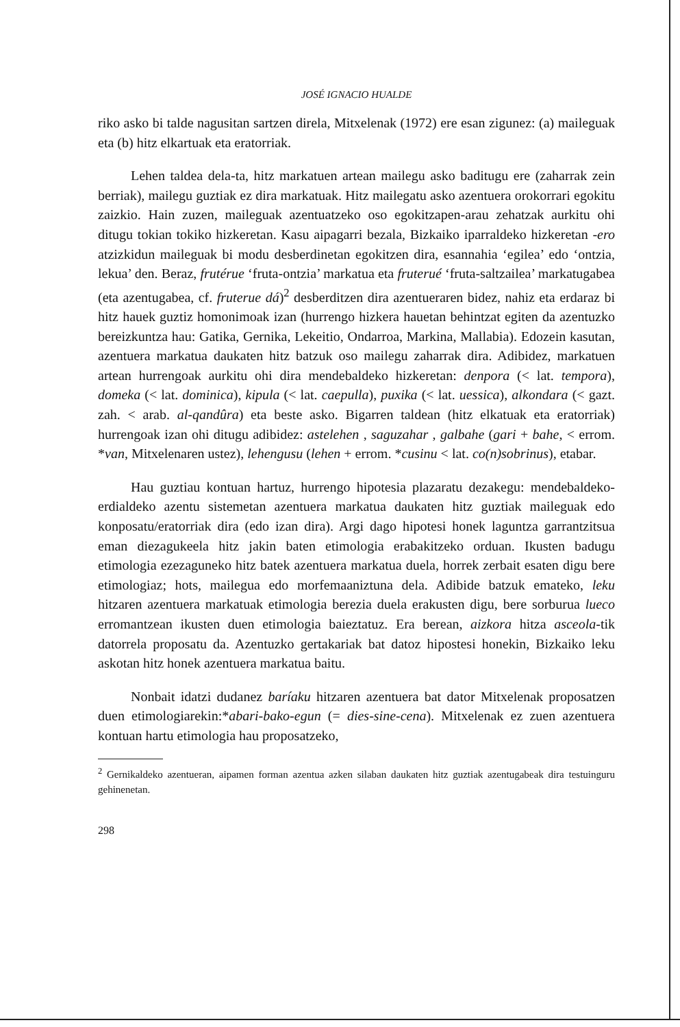JOSÉ IGNACIO HUALDE
riko asko bi talde nagusitan sartzen direla, Mitxelenak (1972) ere esan zigunez: (a) maileguak eta (b) hitz elkartuak eta eratorriak.
Lehen taldea dela-ta, hitz markatuen artean mailegu asko baditugu ere (zaharrak zein berriak), mailegu guztiak ez dira markatuak. Hitz mailegatu asko azentuera orokorrari egokitu zaizkio. Hain zuzen, maileguak azentuatzeko oso egokitzapen-arau zehatzak aurkitu ohi ditugu tokian tokiko hizkeretan. Kasu aipagarri bezala, Bizkaiko iparraldeko hizkeretan -ero atzizkidun maileguak bi modu desberdinetan egokitzen dira, esannahia ‘egilea’ edo ‘ontzia, lekua’ den. Beraz, frutérue ‘fruta-ontzia’ markatua eta fruterué ‘fruta-saltzailea’ markatugabea (eta azentugabea, cf. fruterue dá)<sup>2</sup> desberditzen dira azentueraren bidez, nahiz eta erdaraz bi hitz hauek guztiz homonimoak izan (hurrengo hizkera hauetan behintzat egiten da azentuzko bereizkuntza hau: Gatika, Gernika, Lekeitio, Ondarroa, Markina, Mallabia). Edozein kasutan, azentuera markatua daukaten hitz batzuk oso mailegu zaharrak dira. Adibidez, markatuen artean hurrengoak aurkitu ohi dira mendebaldeko hizkeretan: denpora (< lat. tempora), domeka (< lat. dominica), kipula (< lat. caepulla), puxika (< lat. uessica), alkondara (< gazt. zah. < arab. al-qandûra) eta beste asko. Bigarren taldean (hitz elkatuak eta eratorriak) hurrengoak izan ohi ditugu adibidez: astelehen , saguzahar , galbahe (gari + bahe, < errom. *van, Mitxelenaren ustez), lehengusu (lehen + errom. *cusinu < lat. co(n)sobrinus), etabar.
Hau guztiau kontuan hartuz, hurrengo hipotesia plazaratu dezakegu: mendebaldeko-erdialdeko azentu sistemetan azentuera markatua daukaten hitz guztiak maileguak edo konposatu/eratorriak dira (edo izan dira). Argi dago hipotesi honek laguntza garrantzitsua eman diezagukeela hitz jakin baten etimologia erabakitzeko orduan. Ikusten badugu etimologia ezezaguneko hitz batek azentuera markatua duela, horrek zerbait esaten digu bere etimologiaz; hots, mailegua edo morfemaaniztuna dela. Adibide batzuk emateko, leku hitzaren azentuera markatuak etimologia berezia duela erakusten digu, bere sorburua lueco erromantzean ikusten duen etimologia baieztatuz. Era berean, aizkora hitza asceola-tik datorrela proposatu da. Azentuzko gertakariak bat datoz hipostesi honekin, Bizkaiko leku askotan hitz honek azentuera markatua baitu.
Nonbait idatzi dudanez baríaku hitzaren azentuera bat dator Mitxelenak proposatzen duen etimologiarekin:*abari-bako-egun (= dies-sine-cena). Mitxelenak ez zuen azentuera kontuan hartu etimologia hau proposatzeko,
<sup>2</sup> Gernikaldeko azentueran, aipamen forman azentua azken silaban daukaten hitz guztiak azentugabeak dira testuinguru gehinenetan.
298